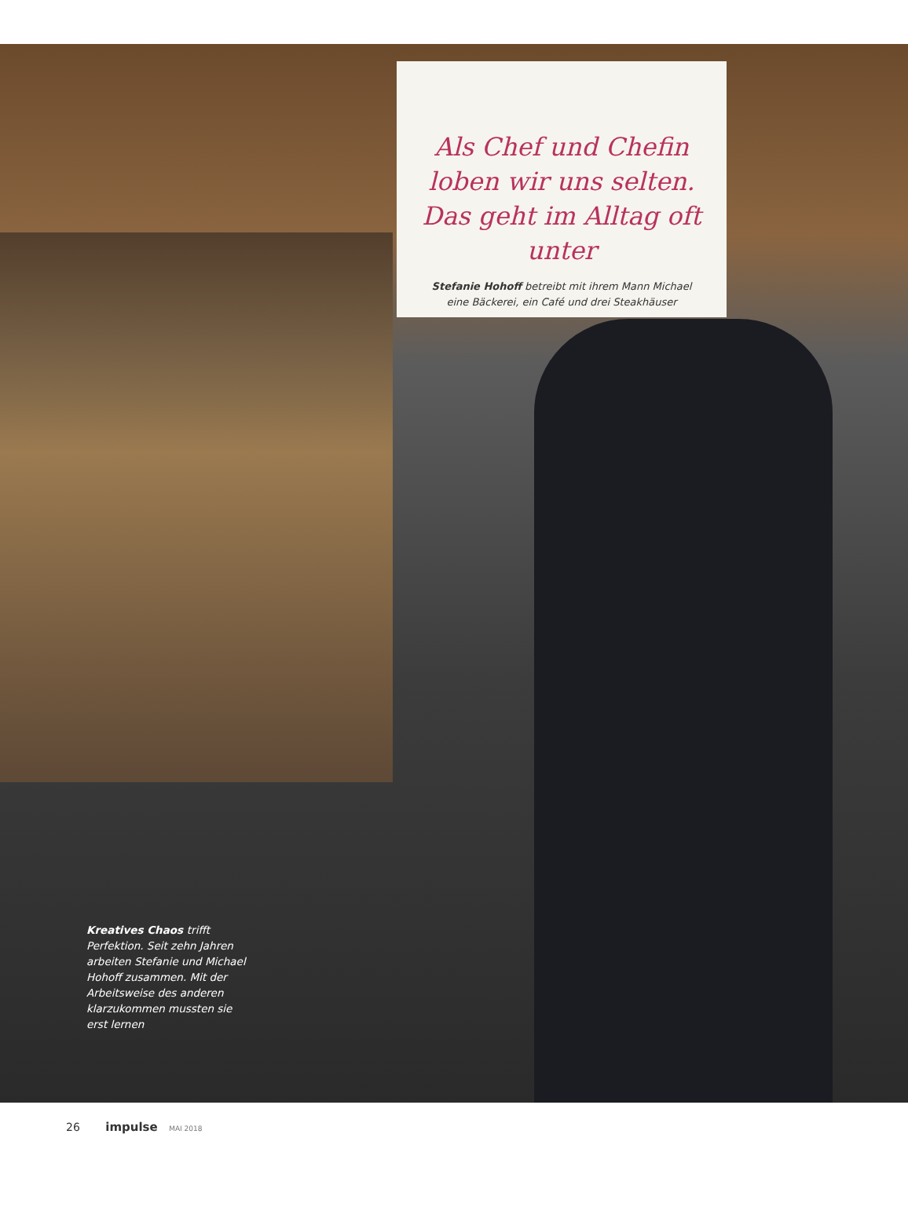Als Chef und Chefin loben wir uns selten. Das geht im Alltag oft unter
Stefanie Hohoff betreibt mit ihrem Mann Michael eine Bäckerei, ein Café und drei Steakhäuser
Kreatives Chaos trifft Perfektion. Seit zehn Jahren arbeiten Stefanie und Michael Hohoff zusammen. Mit der Arbeitsweise des anderen klarzukommen mussten sie erst lernen
26 impulse MAI 2018